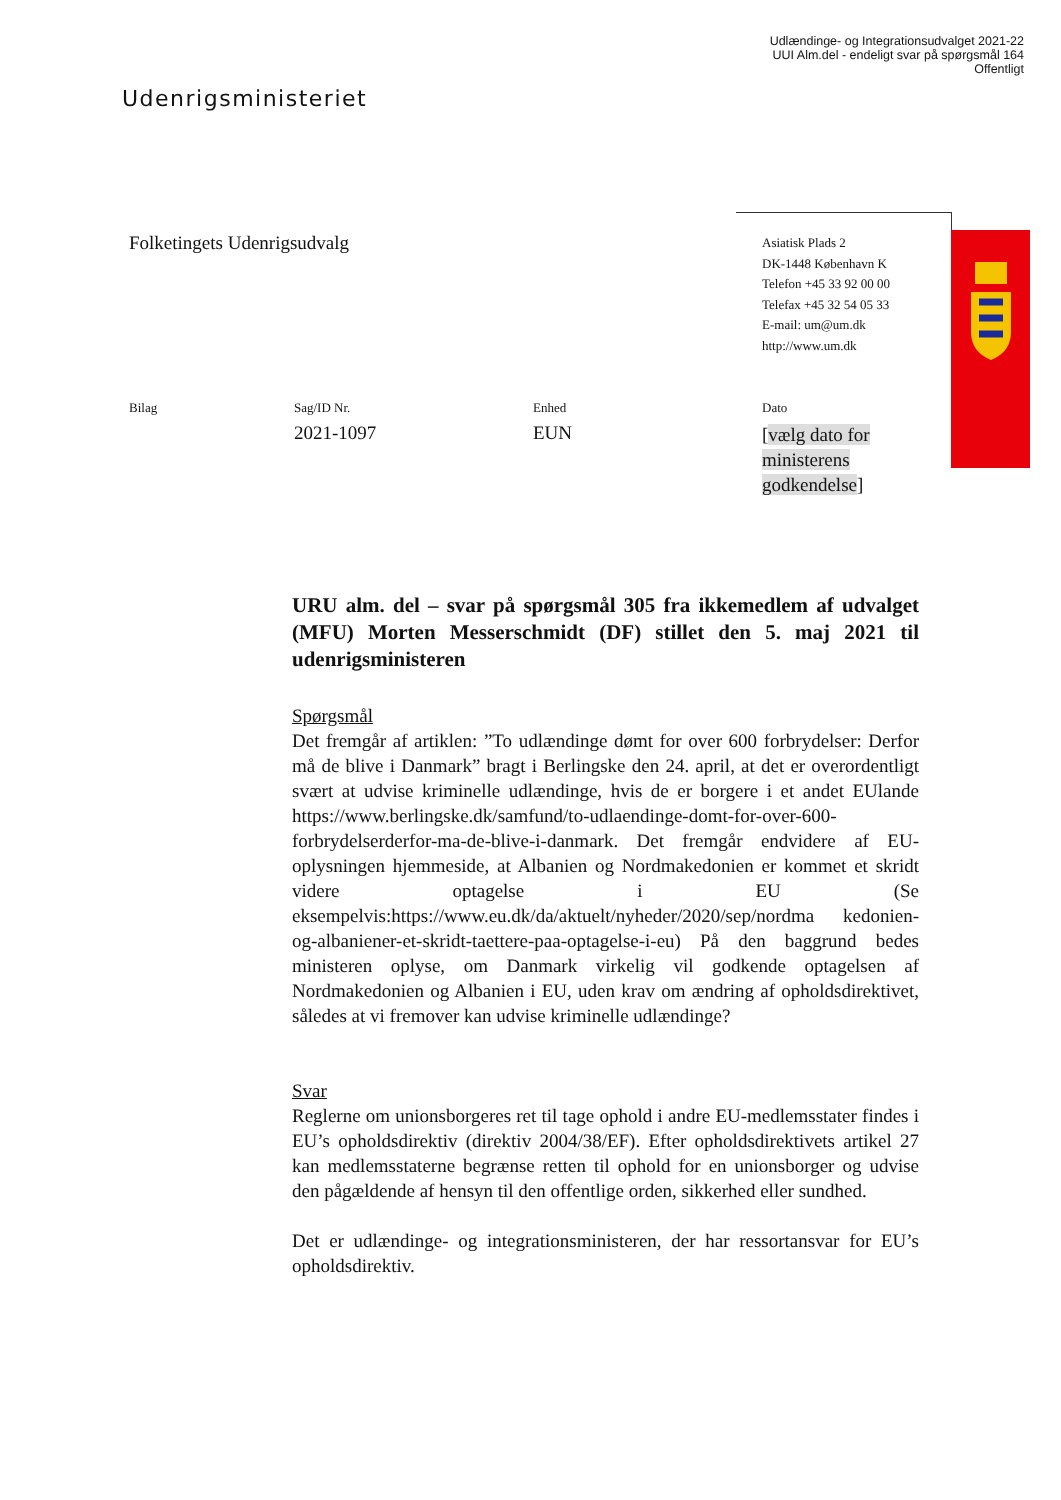Udlændinge- og Integrationsudvalget 2021-22
UUI Alm.del - endeligt svar på spørgsmål 164
Offentligt
Udenrigsministeriet
Folketingets Udenrigsudvalg
Asiatisk Plads 2
DK-1448 København K
Telefon +45 33 92 00 00
Telefax +45 32 54 05 33
E-mail: um@um.dk
http://www.um.dk
Bilag
Sag/ID Nr.
2021-1097
Enhed
EUN
Dato
[vælg dato for ministerens godkendelse]
URU alm. del – svar på spørgsmål 305 fra ikkemedlem af udvalget (MFU) Morten Messerschmidt (DF) stillet den 5. maj 2021 til udenrigsministeren
Spørgsmål
Det fremgår af artiklen: ”To udlændinge dømt for over 600 forbrydelser: Derfor må de blive i Danmark” bragt i Berlingske den 24. april, at det er overordentligt svært at udvise kriminelle udlændinge, hvis de er borgere i et andet EUlande https://www.berlingske.dk/samfund/to-udlaendinge-domt-for-over-600-forbrydelserderfor-ma-de-blive-i-danmark. Det fremgår endvidere af EU-oplysningen hjemmeside, at Albanien og Nordmakedonien er kommet et skridt videre optagelse i EU (Se eksempelvis:https://www.eu.dk/da/aktuelt/nyheder/2020/sep/nordma kedonien-og-albaniener-et-skridt-taettere-paa-optagelse-i-eu) På den baggrund bedes ministeren oplyse, om Danmark virkelig vil godkende optagelsen af Nordmakedonien og Albanien i EU, uden krav om ændring af opholdsdirektivet, således at vi fremover kan udvise kriminelle udlændinge?
Svar
Reglerne om unionsborgeres ret til tage ophold i andre EU-medlemsstater findes i EU’s opholdsdirektiv (direktiv 2004/38/EF). Efter opholdsdirektivets artikel 27 kan medlemsstaterne begrænse retten til ophold for en unionsborger og udvise den pågældende af hensyn til den offentlige orden, sikkerhed eller sundhed.
Det er udlændinge- og integrationsministeren, der har ressortansvar for EU’s opholdsdirektiv.